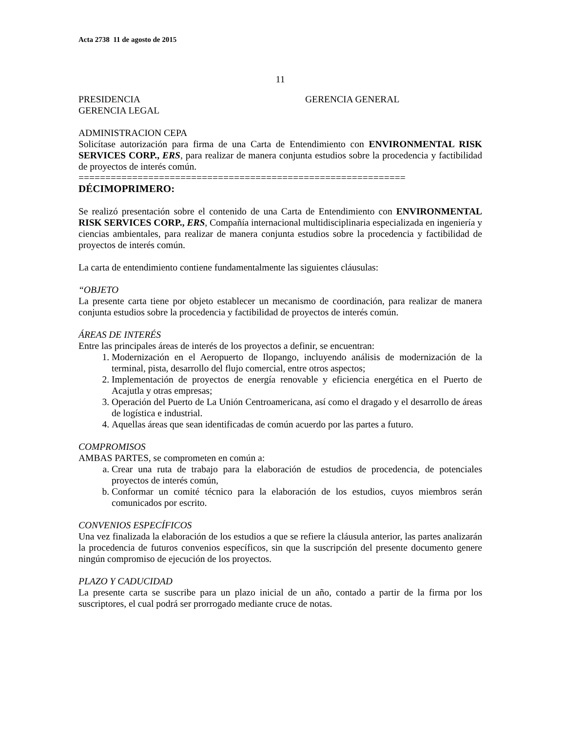Acta 2738 11 de agosto de 2015
11
PRESIDENCIA GERENCIA GENERAL
GERENCIA LEGAL
ADMINISTRACION CEPA
Solicítase autorización para firma de una Carta de Entendimiento con ENVIRONMENTAL RISK SERVICES CORP., ERS, para realizar de manera conjunta estudios sobre la procedencia y factibilidad de proyectos de interés común.
=============================================================
DÉCIMOPRIMERO:
Se realizó presentación sobre el contenido de una Carta de Entendimiento con ENVIRONMENTAL RISK SERVICES CORP., ERS, Compañía internacional multidisciplinaria especializada en ingeniería y ciencias ambientales, para realizar de manera conjunta estudios sobre la procedencia y factibilidad de proyectos de interés común.
La carta de entendimiento contiene fundamentalmente las siguientes cláusulas:
“OBJETO
La presente carta tiene por objeto establecer un mecanismo de coordinación, para realizar de manera conjunta estudios sobre la procedencia y factibilidad de proyectos de interés común.
ÁREAS DE INTERÉS
Entre las principales áreas de interés de los proyectos a definir, se encuentran:
1. Modernización en el Aeropuerto de Ilopango, incluyendo análisis de modernización de la terminal, pista, desarrollo del flujo comercial, entre otros aspectos;
2. Implementación de proyectos de energía renovable y eficiencia energética en el Puerto de Acajutla y otras empresas;
3. Operación del Puerto de La Unión Centroamericana, así como el dragado y el desarrollo de áreas de logística e industrial.
4. Aquellas áreas que sean identificadas de común acuerdo por las partes a futuro.
COMPROMISOS
AMBAS PARTES, se comprometen en común a:
a. Crear una ruta de trabajo para la elaboración de estudios de procedencia, de potenciales proyectos de interés común,
b. Conformar un comité técnico para la elaboración de los estudios, cuyos miembros serán comunicados por escrito.
CONVENIOS ESPECÍFICOS
Una vez finalizada la elaboración de los estudios a que se refiere la cláusula anterior, las partes analizarán la procedencia de futuros convenios específicos, sin que la suscripción del presente documento genere ningún compromiso de ejecución de los proyectos.
PLAZO Y CADUCIDAD
La presente carta se suscribe para un plazo inicial de un año, contado a partir de la firma por los suscriptores, el cual podrá ser prorrogado mediante cruce de notas.